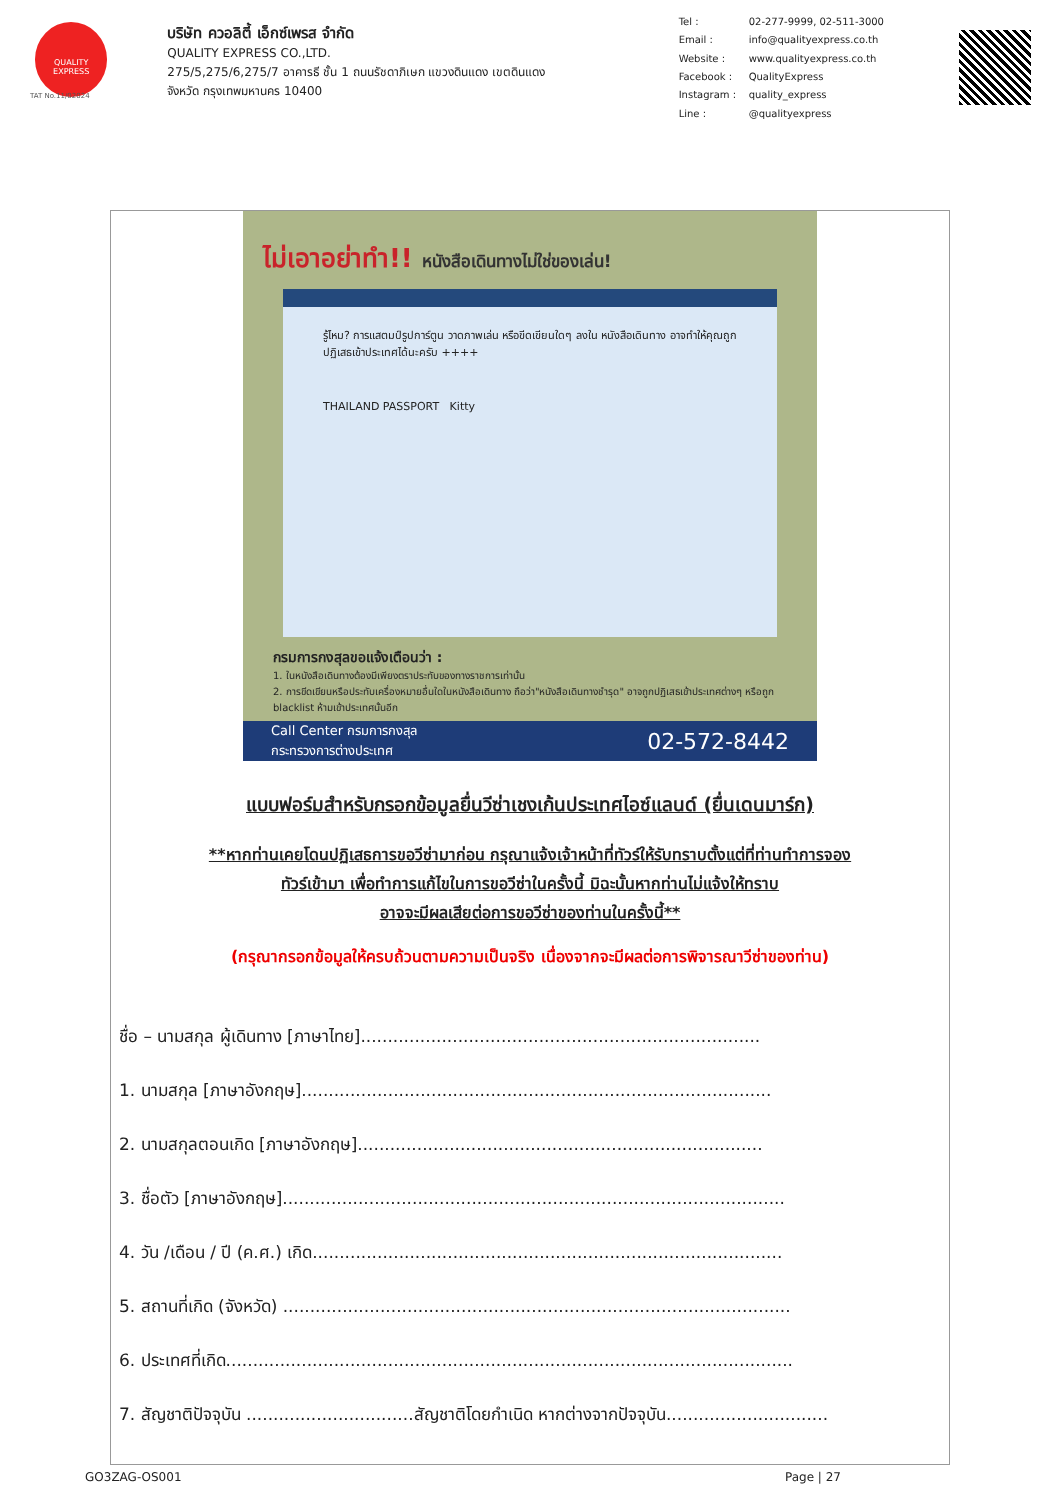QUALITY EXPRESS
บริษัท ควอลิตี้ เอ็กซ์เพรส จำกัด
QUALITY EXPRESS CO.,LTD.
275/5,275/6,275/7 อาคารธี ชั้น 1 ถนนรัชดาภิเษก แขวงดินแดง เขตดินแดง
จังหวัด กรุงเทพมหานคร 10400
Tel : 02-277-9999, 02-511-3000 Email : info@qualityexpress.co.th Website : www.qualityexpress.co.th Facebook : QualityExpress Instagram : quality_express Line : @qualityexpress
TAT No.11/02024
ไม่เอาอย่าทำ!! หนังสือเดินทางไม่ใช่ของเล่น!
รู้ไหม? การแสตมป์รูปการ์ตูน วาดภาพเล่น หรือขีดเขียนใดๆ ลงใน หนังสือเดินทาง อาจทำให้คุณถูกปฏิเสธเข้าประเทศได้นะครับ ++++
THAILAND PASSPORT Kitty
กรมการกงสุลขอแจ้งเตือนว่า :
1. ในหนังสือเดินทางต้องมีเพียงตราประทับของทางราชการเท่านั้น
2. การขีดเขียนหรือประทับเครื่องหมายอื่นใดในหนังสือเดินทาง ถือว่า"หนังสือเดินทางชำรุด" อาจถูกปฏิเสธเข้าประเทศต่างๆ หรือถูก blacklist ห้ามเข้าประเทศนั้นอีก
Call Center กรมการกงสุล
กระทรวงการต่างประเทศ 02-572-8442
แบบฟอร์มสำหรับกรอกข้อมูลยื่นวีซ่าเชงเก้นประเทศไอซ์แลนด์ (ยื่นเดนมาร์ก)
**หากท่านเคยโดนปฏิเสธการขอวีซ่ามาก่อน กรุณาแจ้งเจ้าหน้าที่ทัวร์ให้รับทราบตั้งแต่ที่ท่านทำการจอง
ทัวร์เข้ามา เพื่อทำการแก้ไขในการขอวีซ่าในครั้งนี้ มิฉะนั้นหากท่านไม่แจ้งให้ทราบ
อาจจะมีผลเสียต่อการขอวีซ่าของท่านในครั้งนี้**
(กรุณากรอกข้อมูลให้ครบถ้วนตามความเป็นจริง เนื่องจากจะมีผลต่อการพิจารณาวีซ่าของท่าน)
ชื่อ – นามสกุล ผู้เดินทาง [ภาษาไทย]..........................................................................
1. นามสกุล [ภาษาอังกฤษ].......................................................................................
2. นามสกุลตอนเกิด [ภาษาอังกฤษ]...........................................................................
3. ชื่อตัว [ภาษาอังกฤษ].............................................................................................
4. วัน /เดือน / ปี (ค.ศ.) เกิด.......................................................................................
5. สถานที่เกิด (จังหวัด) ..............................................................................................
6. ประเทศที่เกิด.........................................................................................................
7. สัญชาติปัจจุบัน ...............................สัญชาติโดยกำเนิด หากต่างจากปัจจุบัน..............................
GO3ZAG-OS001 Page | 27